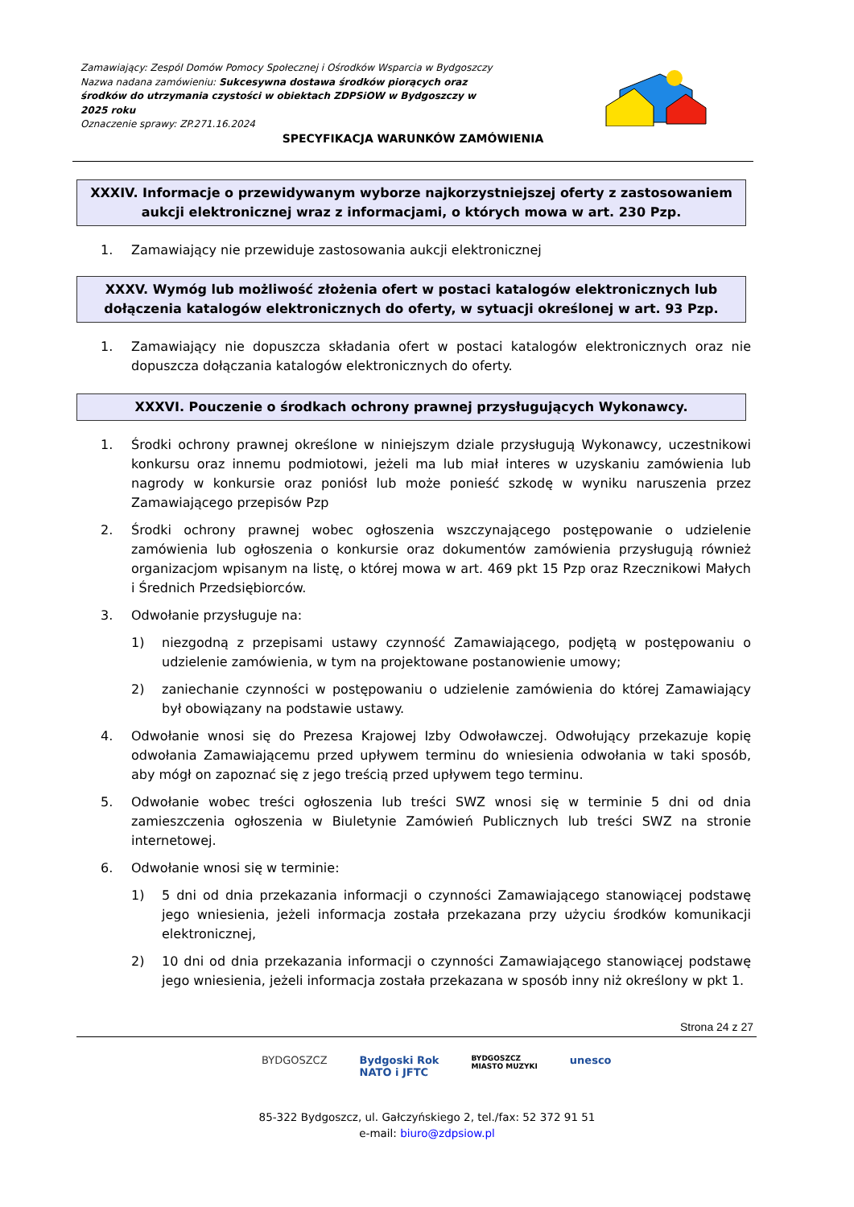Zamawiający: Zespól Domów Pomocy Społecznej i Ośrodków Wsparcia w Bydgoszczy
Nazwa nadana zamówieniu: Sukcesywna dostawa środków piorących oraz środków do utrzymania czystości w obiektach ZDPSiOW w Bydgoszczy w 2025 roku
Oznaczenie sprawy: ZP.271.16.2024
SPECYFIKACJA WARUNKÓW ZAMÓWIENIA
XXXIV. Informacje o przewidywanym wyborze najkorzystniejszej oferty z zastosowaniem aukcji elektronicznej wraz z informacjami, o których mowa w art. 230 Pzp.
1. Zamawiający nie przewiduje zastosowania aukcji elektronicznej
XXXV. Wymóg lub możliwość złożenia ofert w postaci katalogów elektronicznych lub dołączenia katalogów elektronicznych do oferty, w sytuacji określonej w art. 93 Pzp.
1. Zamawiający nie dopuszcza składania ofert w postaci katalogów elektronicznych oraz nie dopuszcza dołączania katalogów elektronicznych do oferty.
XXXVI. Pouczenie o środkach ochrony prawnej przysługujących Wykonawcy.
1. Środki ochrony prawnej określone w niniejszym dziale przysługują Wykonawcy, uczestnikowi konkursu oraz innemu podmiotowi, jeżeli ma lub miał interes w uzyskaniu zamówienia lub nagrody w konkursie oraz poniósł lub może ponieść szkodę w wyniku naruszenia przez Zamawiającego przepisów Pzp
2. Środki ochrony prawnej wobec ogłoszenia wszczynającego postępowanie o udzielenie zamówienia lub ogłoszenia o konkursie oraz dokumentów zamówienia przysługują również organizacjom wpisanym na listę, o której mowa w art. 469 pkt 15 Pzp oraz Rzecznikowi Małych i Średnich Przedsiębiorców.
3. Odwołanie przysługuje na:
1) niezgodną z przepisami ustawy czynność Zamawiającego, podjętą w postępowaniu o udzielenie zamówienia, w tym na projektowane postanowienie umowy;
2) zaniechanie czynności w postępowaniu o udzielenie zamówienia do której Zamawiający był obowiązany na podstawie ustawy.
4. Odwołanie wnosi się do Prezesa Krajowej Izby Odwoławczej. Odwołujący przekazuje kopię odwołania Zamawiającemu przed upływem terminu do wniesienia odwołania w taki sposób, aby mógł on zapoznać się z jego treścią przed upływem tego terminu.
5. Odwołanie wobec treści ogłoszenia lub treści SWZ wnosi się w terminie 5 dni od dnia zamieszczenia ogłoszenia w Biuletynie Zamówień Publicznych lub treści SWZ na stronie internetowej.
6. Odwołanie wnosi się w terminie:
1) 5 dni od dnia przekazania informacji o czynności Zamawiającego stanowiącej podstawę jego wniesienia, jeżeli informacja została przekazana przy użyciu środków komunikacji elektronicznej,
2) 10 dni od dnia przekazania informacji o czynności Zamawiającego stanowiącej podstawę jego wniesienia, jeżeli informacja została przekazana w sposób inny niż określony w pkt 1.
Strona 24 z 27
BYDGOSZCZ Bydgoski Rok
NATO i JFTC BYDGOSZCZ
MIASTO MUZYKI unesco
85-322 Bydgoszcz, ul. Gałczyńskiego 2, tel./fax: 52 372 91 51
e-mail: biuro@zdpsiow.pl